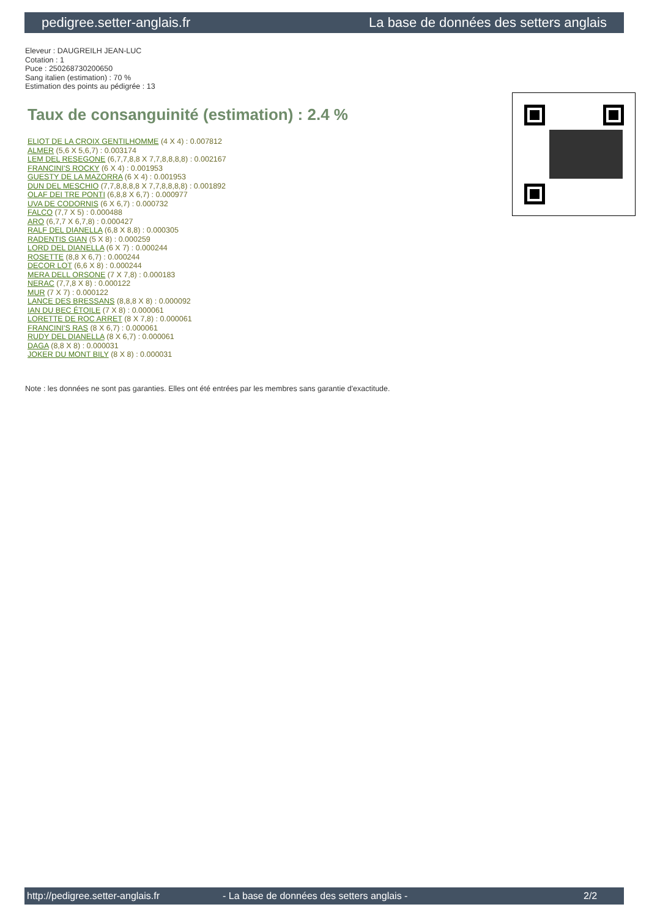pedigree.setter-anglais.fr La base de données des setters anglais
Eleveur : DAUGREILH JEAN-LUC
Cotation : 1
Puce : 250268730200650
Sang italien (estimation) : 70 %
Estimation des points au pédigrée : 13
Taux de consanguinité (estimation) : 2.4 %
ELIOT DE LA CROIX GENTILHOMME (4 X 4) : 0.007812
ALMER (5,6 X 5,6,7) : 0.003174
LEM DEL RESEGONE (6,7,7,8,8 X 7,7,8,8,8,8) : 0.002167
FRANCINI'S ROCKY (6 X 4) : 0.001953
GUESTY DE LA MAZORRA (6 X 4) : 0.001953
DUN DEL MESCHIO (7,7,8,8,8,8 X 7,7,8,8,8,8) : 0.001892
OLAF DEI TRE PONTI (6,8,8 X 6,7) : 0.000977
UVA DE CODORNIS (6 X 6,7) : 0.000732
FALCO (7,7 X 5) : 0.000488
ARO (6,7,7 X 6,7,8) : 0.000427
RALF DEL DIANELLA (6,8 X 8,8) : 0.000305
RADENTIS GIAN (5 X 8) : 0.000259
LORD DEL DIANELLA (6 X 7) : 0.000244
ROSETTE (8,8 X 6,7) : 0.000244
DECOR LOT (6,6 X 8) : 0.000244
MERA DELL ORSONE (7 X 7,8) : 0.000183
NERAC (7,7,8 X 8) : 0.000122
MUR (7 X 7) : 0.000122
LANCE DES BRESSANS (8,8,8 X 8) : 0.000092
IAN DU BEC ÉTOILE (7 X 8) : 0.000061
LORETTE DE ROC ARRET (8 X 7,8) : 0.000061
FRANCINI'S RAS (8 X 6,7) : 0.000061
RUDY DEL DIANELLA (8 X 6,7) : 0.000061
DAGA (8,8 X 8) : 0.000031
JOKER DU MONT BILY (8 X 8) : 0.000031
Note : les données ne sont pas garanties. Elles ont été entrées par les membres sans garantie d'exactitude.
http://pedigree.setter-anglais.fr - La base de données des setters anglais - 2/2